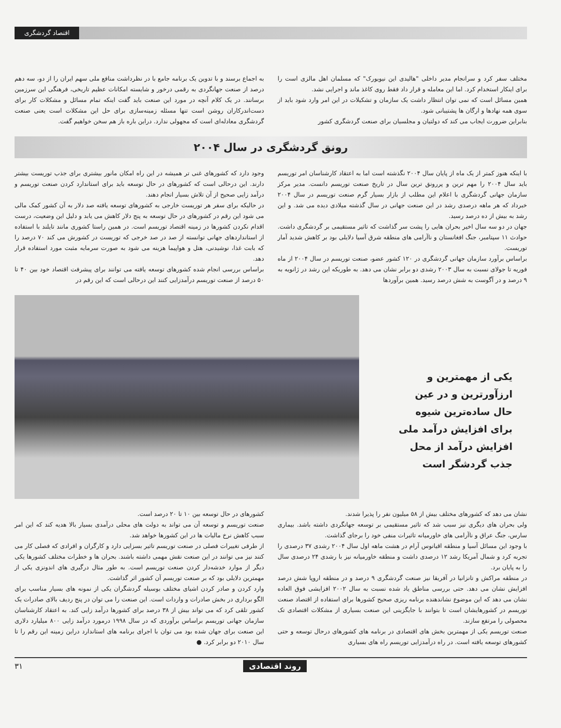اقتصاد گردشگری
مختلف سفر کرد و سرانجام مدیر داخلی "هالیدی این نیویورک" که مسلمان اهل مالزی است را برای اینکار استخدام کرد. اما این معامله و قرار داد فقط روی کاغذ ماند و اجرایی نشد.
همین مسائل است که نمی توان انتظار داشت یک سازمان و تشکیلات در این امر وارد شود باید از سوی همه نهادها و ارگان ها پشتیبانی شود.
بنابراین ضرورت ایجاب می کند که دولتیان و مجلسیان برای صنعت گردشگری کشور
به اجماع برسند و با تدوین یک برنامه جامع با در نظرداشت منافع ملی سهم ایران را از دو، سه دهم درصد از صنعت جهانگردی به رقمی درخور و شایسته امکانات عظیم تاریخی، فرهنگی این سرزمین برسانند. در یک کلام آنچه در مورد این صنعت باید گفت اینکه تمام مسائل و مشکلات کار برای دست‌اندرکاران روشن است تنها مسئله زمینه‌سازی برای حل این مشکلات است یعنی صنعت گردشگری معادله‌ای است که مجهولی ندارد. دراین باره باز هم سخن خواهیم گفت.
رونق گردشگری در سال ۲۰۰۴
با اینکه هنوز کمتر از یک ماه از پایان سال ۲۰۰۴ نگذشته است اما به اعتقاد کارشناسان امر توریسم باید سال ۲۰۰۴ را مهم ترین و پررونق ترین سال در تاریخ صنعت توریسم دانست. مدیر مرکز سازمان جهانی گردشگری با اعلام این مطلب از بازار بسیار گرم صنعت توریسم در سال ۲۰۰۴ خبرداد که هر ماهه درصدی رشد در این صنعت جهانی در سال گذشته میلادی دیده می شد. و این رشد به بیش از ده درصد رسید.
جهان در دو سه سال اخیر بحران هایی را پشت سر گذاشت که تاثیر مستقیمی بر گردشگری داشت. حوادث ۱۱ سپتامبر، جنگ افغانستان و ناآرامی های منطقه شرق آسیا دلایلی بود بر کاهش شدید آمار توریست.
براساس برآورد سازمان جهانی گردشگری در ۱۲۰ کشور عضو، صنعت توریسم در سال ۲۰۰۴ از ماه فوریه تا جولای نسبت به سال ۲۰۰۳ رشدی دو برابر نشان می دهد. به طوریکه این رشد در ژانویه به ۹ درصد و در آگوست به شش درصد رسید. همین برآوردها
وجود دارد که کشورهای غنی تر همیشه در این راه امکان مانور بیشتری برای جذب توریست بیشتر دارند. این درحالی است که کشورهای در حال توسعه باید برای استاندارد کردن صنعت توریسم و درآمد زایی صحیح از آن تلاش بسیار انجام دهند.
در حالیکه برای سفر هر توریست خارجی به کشورهای توسعه یافته صد دلار به آن کشور کمک مالی می شود این رقم در کشورهای در حال توسعه به پنج دلار کاهش می یابد و دلیل این وضعیت، درست اقدام نکردن کشورها در زمینه اقتصاد توریسم است. در همین راستا کشوری مانند تایلند با استفاده از استانداردهای جهانی توانسته از صد در صد خرجی که توریست در کشورش می کند ۷۰ درصد را که بابت غذا، نوشیدنی، هتل و هواپیما هزینه می شود به صورت سرمایه مثبت مورد استفاده قرار دهد.
براساس بررسی انجام شده کشورهای توسعه یافته می توانند برای پیشرفت اقتصاد خود بین ۴۰ تا ۵۰ درصد از صنعت توریسم درآمدزایی کنند این درحالی است که این رقم در
یکی از مهمترین و ارزآورترین و در عین حال ساده‌ترین شیوه برای افزایش درآمد ملی افزایش درآمد از محل جذب گردشگر است
نشان می دهد که کشورهای مختلف بیش از ۵۸ میلیون نفر را پذیرا شدند.
ولی بحران های دیگری نیز سبب شد که تاثیر مستقیمی بر توسعه جهانگردی داشته باشد. بیماری سارس، جنگ عراق و ناآرامی های خاورمیانه تاثیرات منفی خود را برجای گذاشت.
با وجود این مسائل آسیا و منطقه اقیانوس آرام در هشت ماهه اول سال ۲۰۰۴ رشدی ۳۷ درصدی را تجربه کرد و شمال آمریکا رشد ۱۲ درصدی داشت و منطقه خاورمیانه نیز با رشدی ۲۴ درصدی سال را به پایان برد.
در منطقه مراکش و تانزانیا در آفریقا نیز صنعت گردشگری ۹ درصد و در منطقه اروپا شش درصد افزایش نشان می دهد. حتی بررسی مناطق یاد شده نسبت به سال ۲۰۰۲ افزایشی فوق العاده نشان می دهد که این موضوع نشاندهنده برنامه ریزی صحیح کشورها برای استفاده از اقتصاد صنعت توریسم در کشورهایشان است تا بتوانند با جایگزینی این صنعت بسیاری از مشکلات اقتصادی تک محصولی را مرتفع سازند.
صنعت توریسم یکی از مهمترین بخش های اقتصادی در برنامه های کشورهای درحال توسعه و حتی کشورهای توسعه یافته است. در راه درآمدزایی توریسم راه های بسیاری
کشورهای در حال توسعه بین ۱۰ تا ۲۰ درصد است.
صنعت توریسم و توسعه آن می تواند به دولت های محلی درآمدی بسیار بالا هدیه کند که این امر سبب کاهش نرخ مالیات ها در این کشورها خواهد شد.
از طرفی تغییرات فصلی در صنعت توریسم تاثیر بسزایی دارد و کارگران و افرادی که فصلی کار می کنند نیز می توانند در این صنعت نقش مهمی داشته باشند. بحران ها و خطرات مختلف کشورها یکی دیگر از موارد خدشه‌دار کردن صنعت توریسم است. به طور مثال درگیری های اندونزی یکی از مهمترین دلایلی بود که بر صنعت توریسم آن کشور اثر گذاشت.
وارد کردن و صادر کردن اشیای مختلف بوسیله گردشگران یکی از نمونه های بسیار مناسب برای الگو برداری در بخش صادرات و واردات است. این صنعت را می توان در پنج ردیف بالای صادرات یک کشور تلقی کرد که می تواند بیش از ۳۸ درصد برای کشورها درآمد زایی کند. به اعتقاد کارشناسان سازمان جهانی توریسم براساس برآوردی که در سال ۱۹۹۸ درمورد درآمد زایی ۸۰۰ میلیارد دلاری این صنعت برای جهان شده بود می توان با اجرای برنامه های استاندارد دراین زمینه این رقم را تا سال ۲۰۱۰ دو برابر کرد. ●
روند اقتصادی ۳۱